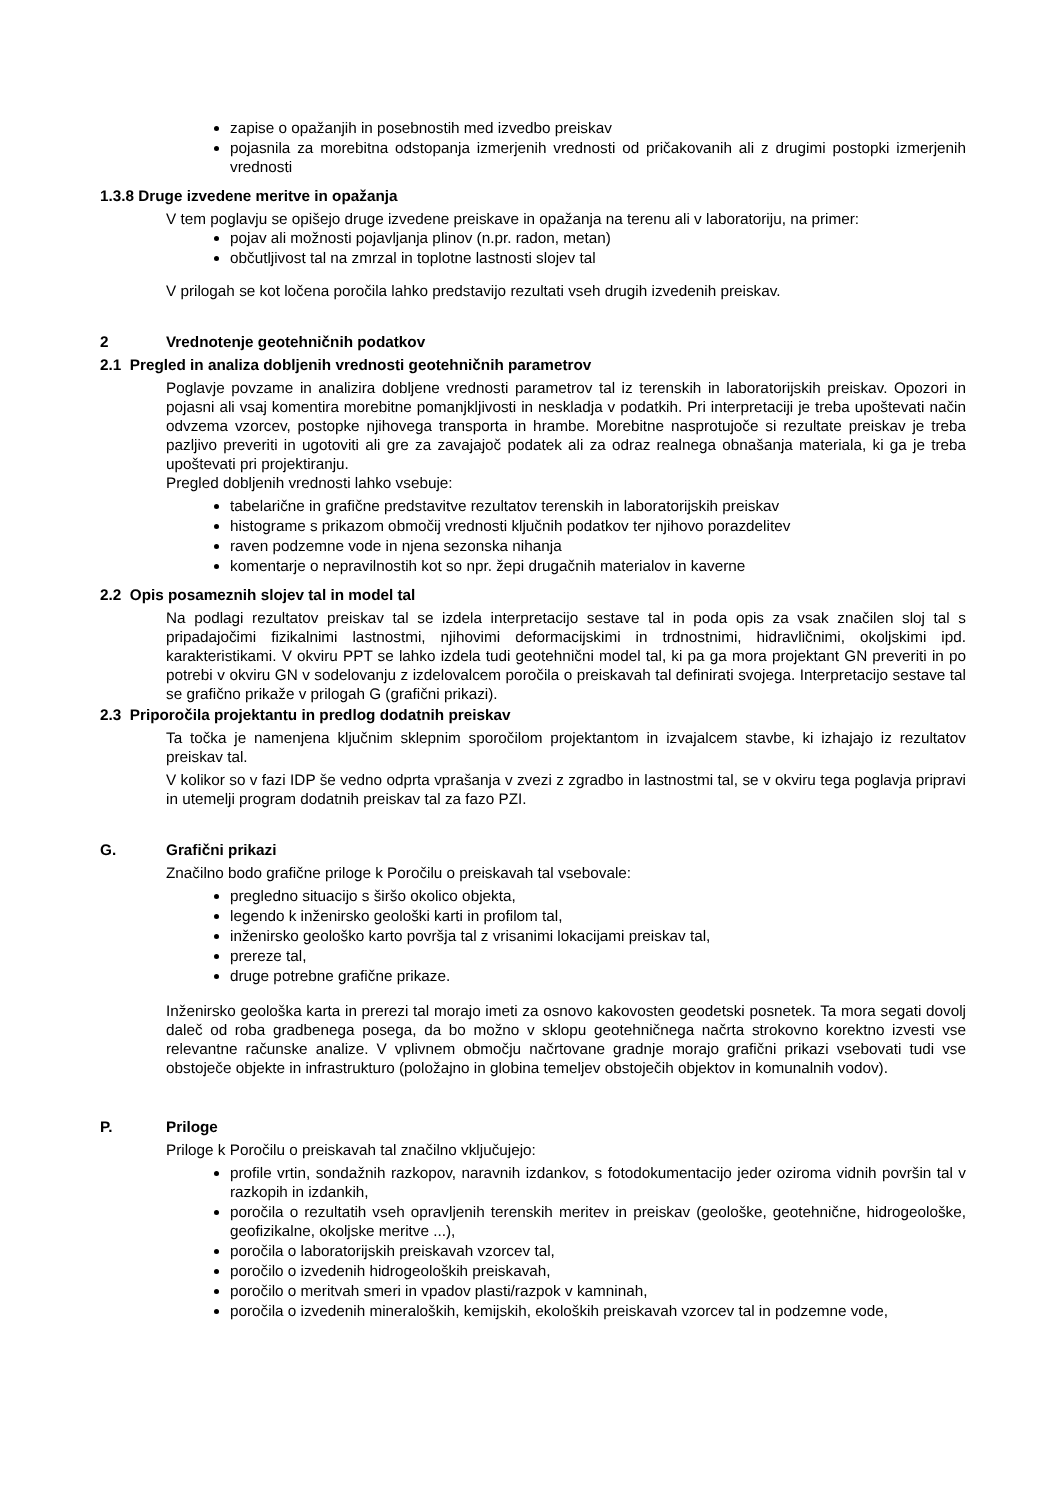zapise o opažanjih in posebnostih med izvedbo preiskav
pojasnila za morebitna odstopanja izmerjenih vrednosti od pričakovanih ali z drugimi postopki izmerjenih vrednosti
1.3.8 Druge izvedene meritve in opažanja
V tem poglavju se opišejo druge izvedene preiskave in opažanja na terenu ali v laboratoriju, na primer:
pojav ali možnosti pojavljanja plinov (n.pr. radon, metan)
občutljivost tal na zmrzal in toplotne lastnosti slojev tal
V prilogah se kot ločena poročila lahko predstavijo rezultati vseh drugih izvedenih preiskav.
2 Vrednotenje geotehničnih podatkov
2.1 Pregled in analiza dobljenih vrednosti geotehničnih parametrov
Poglavje povzame in analizira dobljene vrednosti parametrov tal iz terenskih in laboratorijskih preiskav. Opozori in pojasni ali vsaj komentira morebitne pomanjkljivosti in neskladja v podatkih. Pri interpretaciji je treba upoštevati način odvzema vzorcev, postopke njihovega transporta in hrambe. Morebitne nasprotujoče si rezultate preiskav je treba pazljivo preveriti in ugotoviti ali gre za zavajajoč podatek ali za odraz realnega obnašanja materiala, ki ga je treba upoštevati pri projektiranju.
Pregled dobljenih vrednosti lahko vsebuje:
tabelarične in grafične predstavitve rezultatov terenskih in laboratorijskih preiskav
histograme s prikazom območij vrednosti ključnih podatkov ter njihovo porazdelitev
raven podzemne vode in njena sezonska nihanja
komentarje o nepravilnostih kot so npr. žepi drugačnih materialov in kaverne
2.2 Opis posameznih slojev tal in model tal
Na podlagi rezultatov preiskav tal se izdela interpretacijo sestave tal in poda opis za vsak značilen sloj tal s pripadajočimi fizikalnimi lastnostmi, njihovimi deformacijskimi in trdnostnimi, hidravličnimi, okoljskimi ipd. karakteristikami. V okviru PPT se lahko izdela tudi geotehnični model tal, ki pa ga mora projektant GN preveriti in po potrebi v okviru GN v sodelovanju z izdelovalcem poročila o preiskavah tal definirati svojega. Interpretacijo sestave tal se grafično prikaže v prilogah G (grafični prikazi).
2.3 Priporočila projektantu in predlog dodatnih preiskav
Ta točka je namenjena ključnim sklepnim sporočilom projektantom in izvajalcem stavbe, ki izhajajo iz rezultatov preiskav tal.
V kolikor so v fazi IDP še vedno odprta vprašanja v zvezi z zgradbo in lastnostmi tal, se v okviru tega poglavja pripravi in utemelji program dodatnih preiskav tal za fazo PZI.
G. Grafični prikazi
Značilno bodo grafične priloge k Poročilu o preiskavah tal vsebovale:
pregledno situacijo s širšo okolico objekta,
legendo k inženirsko geološki karti in profilom tal,
inženirsko geološko karto površja tal z vrisanimi lokacijami preiskav tal,
prereze tal,
druge potrebne grafične prikaze.
Inženirsko geološka karta in prerezi tal morajo imeti za osnovo kakovosten geodetski posnetek. Ta mora segati dovolj daleč od roba gradbenega posega, da bo možno v sklopu geotehničnega načrta strokovno korektno izvesti vse relevantne računske analize. V vplivnem območju načrtovane gradnje morajo grafični prikazi vsebovati tudi vse obstoječe objekte in infrastrukturo (položajno in globina temeljev obstoječih objektov in komunalnih vodov).
P. Priloge
Priloge k Poročilu o preiskavah tal značilno vključujejo:
profile vrtin, sondažnih razkopov, naravnih izdankov, s fotodokumentacijo jeder oziroma vidnih površin tal v razkopih in izdankih,
poročila o rezultatih vseh opravljenih terenskih meritev in preiskav (geološke, geotehnične, hidrogeološke, geofizikalne, okoljske meritve ...),
poročila o laboratorijskih preiskavah vzorcev tal,
poročilo o izvedenih hidrogeoloških preiskavah,
poročilo o meritvah smeri in vpadov plasti/razpok v kamninah,
poročila o izvedenih mineraloških, kemijskih, ekoloških preiskavah vzorcev tal in podzemne vode,